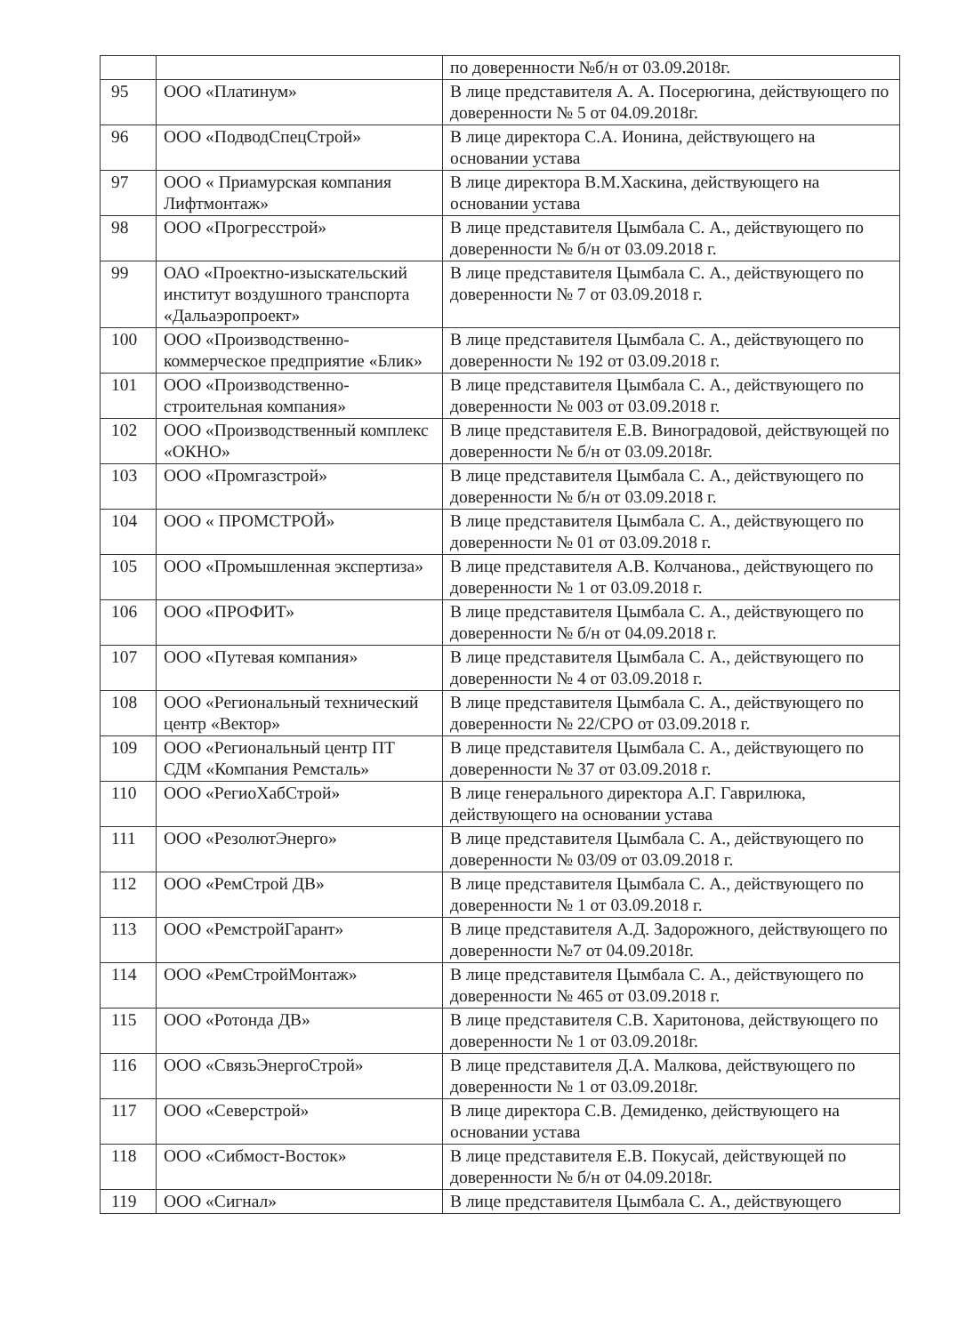| | | по доверенности №б/н от 03.09.2018г. |
| 95 | ООО «Платинум» | В лице представителя А. А. Посерюгина, действующего по доверенности № 5 от 04.09.2018г. |
| 96 | ООО «ПодводСпецСтрой» | В лице директора С.А. Ионина, действующего на основании устава |
| 97 | ООО « Приамурская компания Лифтмонтаж» | В лице директора В.М.Хаскина, действующего на основании устава |
| 98 | ООО «Прогресстрой» | В лице представителя Цымбала С. А., действующего по доверенности № б/н от 03.09.2018 г. |
| 99 | ОАО «Проектно-изыскательский институт воздушного транспорта «Дальаэропроект» | В лице представителя Цымбала С. А., действующего по доверенности № 7 от 03.09.2018 г. |
| 100 | ООО «Производственно-коммерческое предприятие «Блик» | В лице представителя Цымбала С. А., действующего по доверенности № 192 от 03.09.2018 г. |
| 101 | ООО «Производственно-строительная компания» | В лице представителя Цымбала С. А., действующего по доверенности № 003 от 03.09.2018 г. |
| 102 | ООО «Производственный комплекс «ОКНО» | В лице представителя Е.В. Виноградовой, действующей по доверенности № б/н от 03.09.2018г. |
| 103 | ООО «Промгазстрой» | В лице представителя Цымбала С. А., действующего по доверенности № б/н от 03.09.2018 г. |
| 104 | ООО « ПРОМСТРОЙ» | В лице представителя Цымбала С. А., действующего по доверенности № 01 от 03.09.2018 г. |
| 105 | ООО «Промышленная экспертиза» | В лице представителя А.В. Колчанова., действующего по доверенности № 1 от 03.09.2018 г. |
| 106 | ООО «ПРОФИТ» | В лице представителя Цымбала С. А., действующего по доверенности № б/н от 04.09.2018 г. |
| 107 | ООО «Путевая компания» | В лице представителя Цымбала С. А., действующего по доверенности № 4 от 03.09.2018 г. |
| 108 | ООО «Региональный технический центр «Вектор» | В лице представителя Цымбала С. А., действующего по доверенности № 22/СРО от 03.09.2018 г. |
| 109 | ООО «Региональный центр ПТ СДМ «Компания Ремсталь» | В лице представителя Цымбала С. А., действующего по доверенности № 37 от 03.09.2018 г. |
| 110 | ООО «РегиоХабСтрой» | В лице генерального директора А.Г. Гаврилюка, действующего на основании устава |
| 111 | ООО «РезолютЭнерго» | В лице представителя Цымбала С. А., действующего по доверенности № 03/09 от 03.09.2018 г. |
| 112 | ООО «РемСтрой ДВ» | В лице представителя Цымбала С. А., действующего по доверенности № 1 от 03.09.2018 г. |
| 113 | ООО «РемстройГарант» | В лице представителя А.Д. Задорожного, действующего по доверенности №7 от 04.09.2018г. |
| 114 | ООО «РемСтройМонтаж» | В лице представителя Цымбала С. А., действующего по доверенности № 465 от 03.09.2018 г. |
| 115 | ООО «Ротонда ДВ» | В лице представителя С.В. Харитонова, действующего по доверенности № 1 от 03.09.2018г. |
| 116 | ООО «СвязьЭнергоСтрой» | В лице представителя Д.А. Малкова, действующего по доверенности № 1 от 03.09.2018г. |
| 117 | ООО «Северстрой» | В лице директора С.В. Демиденко, действующего на основании устава |
| 118 | ООО «Сибмост-Восток» | В лице представителя Е.В. Покусай, действующей по доверенности № б/н от 04.09.2018г. |
| 119 | ООО «Сигнал» | В лице представителя Цымбала С. А., действующего |